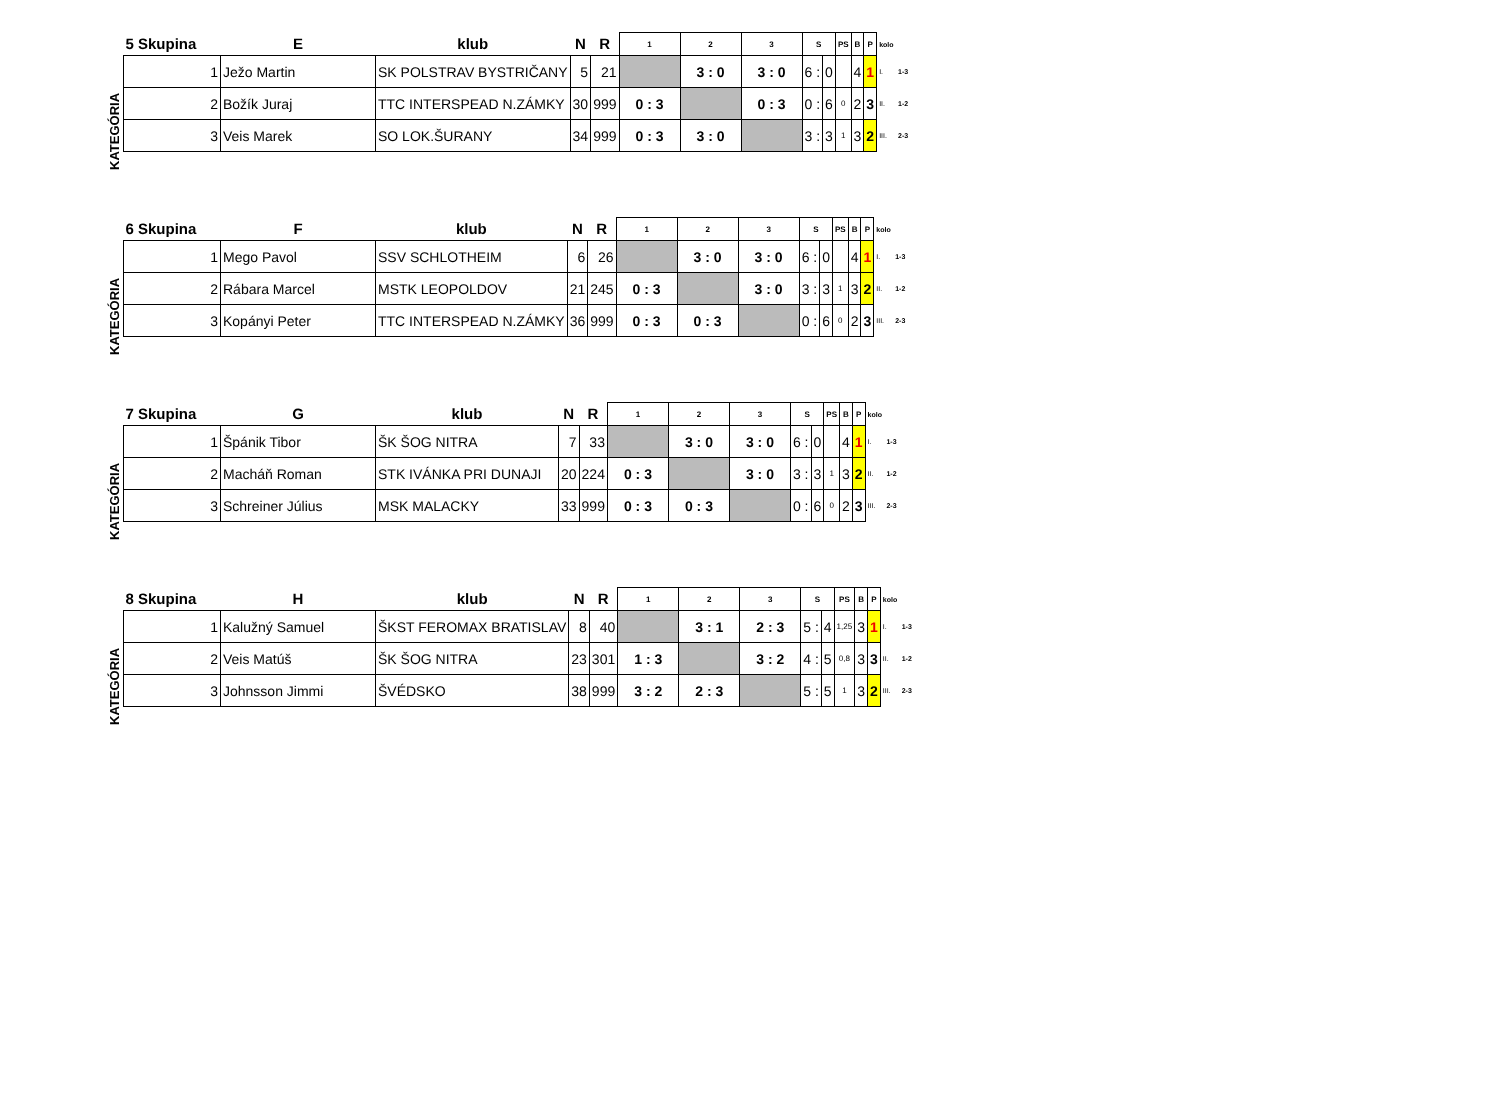KATEGÓRIA
| 5 Skupina | E | klub | N | R | 1 | 2 | 3 | S | | PS | B | P | kolo | |
| --- | --- | --- | --- | --- | --- | --- | --- | --- | --- | --- | --- | --- | --- | --- |
| 1 | Ježo Martin | SK POLSTRAV BYSTRIČANY | 5 | 21 | | 3 : 0 | 3 : 0 | 6 : | 0 | | 4 | 1 | I. | 1-3 |
| 2 | Božík Juraj | TTC INTERSPEAD N.ZÁMKY | 30 | 999 | 0 : 3 | | 0 : 3 | 0 : | 6 | 0 | 2 | 3 | II. | 1-2 |
| 3 | Veis Marek | SO LOK.ŠURANY | 34 | 999 | 0 : 3 | 3 : 0 | | 3 : | 3 | 1 | 3 | 2 | III. | 2-3 |
KATEGÓRIA
| 6 Skupina | F | klub | N | R | 1 | 2 | 3 | S | | PS | B | P | kolo | |
| --- | --- | --- | --- | --- | --- | --- | --- | --- | --- | --- | --- | --- | --- | --- |
| 1 | Mego Pavol | SSV SCHLOTHEIM | 6 | 26 | | 3 : 0 | 3 : 0 | 6 : | 0 | | 4 | 1 | I. | 1-3 |
| 2 | Rábara Marcel | MSTK LEOPOLDOV | 21 | 245 | 0 : 3 | | 3 : 0 | 3 : | 3 | 1 | 3 | 2 | II. | 1-2 |
| 3 | Kopányi Peter | TTC INTERSPEAD N.ZÁMKY | 36 | 999 | 0 : 3 | 0 : 3 | | 0 : | 6 | 0 | 2 | 3 | III. | 2-3 |
KATEGÓRIA
| 7 Skupina | G | klub | N | R | 1 | 2 | 3 | S | | PS | B | P | kolo | |
| --- | --- | --- | --- | --- | --- | --- | --- | --- | --- | --- | --- | --- | --- | --- |
| 1 | Špánik Tibor | ŠK ŠOG NITRA | 7 | 33 | | 3 : 0 | 3 : 0 | 6 : | 0 | | 4 | 1 | I. | 1-3 |
| 2 | Macháň Roman | STK IVÁNKA PRI DUNAJI | 20 | 224 | 0 : 3 | | 3 : 0 | 3 : | 3 | 1 | 3 | 2 | II. | 1-2 |
| 3 | Schreiner Július | MSK MALACKY | 33 | 999 | 0 : 3 | 0 : 3 | | 0 : | 6 | 0 | 2 | 3 | III. | 2-3 |
KATEGÓRIA
| 8 Skupina | H | klub | N | R | 1 | 2 | 3 | S | | PS | B | P | kolo | |
| --- | --- | --- | --- | --- | --- | --- | --- | --- | --- | --- | --- | --- | --- | --- |
| 1 | Kalužný Samuel | ŠKST FEROMAX BRATISLAV | 8 | 40 | | 3 : 1 | 2 : 3 | 5 : | 4 | 1,25 | 3 | 1 | I. | 1-3 |
| 2 | Veis Matúš | ŠK ŠOG NITRA | 23 | 301 | 1 : 3 | | 3 : 2 | 4 : | 5 | 0,8 | 3 | 3 | II. | 1-2 |
| 3 | Johnsson Jimmi | ŠVÉDSKO | 38 | 999 | 3 : 2 | 2 : 3 | | 5 : | 5 | 1 | 3 | 2 | III. | 2-3 |